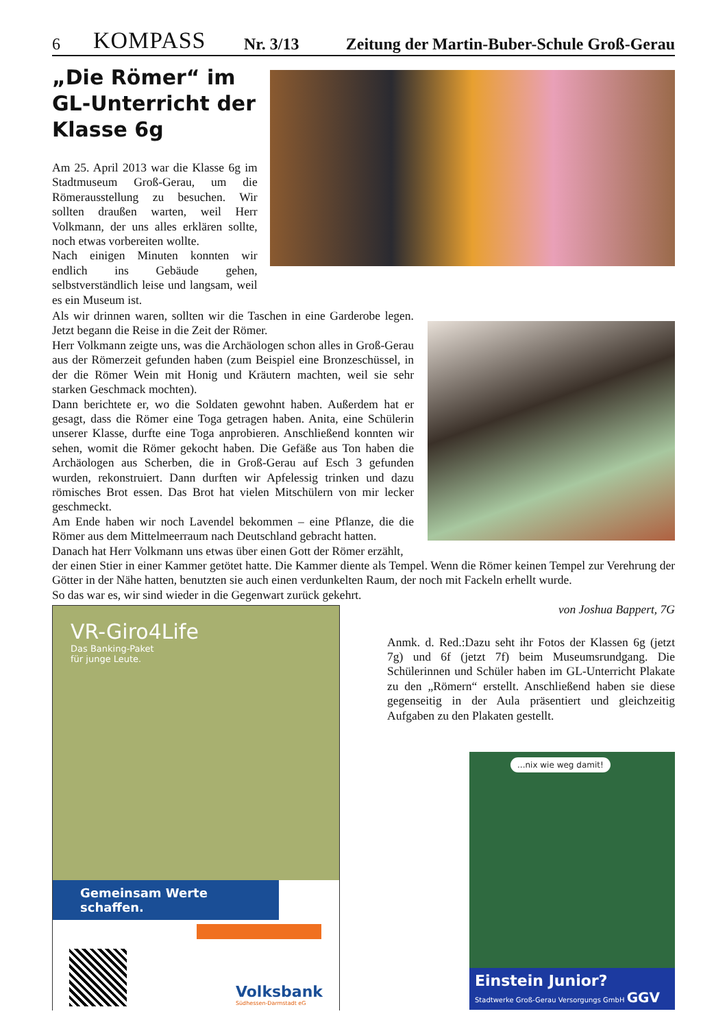6 KOMPASS Nr. 3/13 Zeitung der Martin-Buber-Schule Groß-Gerau
„Die Römer“ im GL-Unterricht der Klasse 6g
Am 25. April 2013 war die Klasse 6g im Stadtmuseum Groß-Gerau, um die Römerausstellung zu besuchen. Wir sollten draußen warten, weil Herr Volkmann, der uns alles erklären sollte, noch etwas vorbereiten wollte.
Nach einigen Minuten konnten wir endlich ins Gebäude gehen, selbstverständlich leise und langsam, weil es ein Museum ist.
Als wir drinnen waren, sollten wir die Taschen in eine Garderobe legen. Jetzt begann die Reise in die Zeit der Römer.
Herr Volkmann zeigte uns, was die Archäologen schon alles in Groß-Gerau aus der Römerzeit gefunden haben (zum Beispiel eine Bronzeschüssel, in der die Römer Wein mit Honig und Kräutern machten, weil sie sehr starken Geschmack mochten).
Dann berichtete er, wo die Soldaten gewohnt haben. Außerdem hat er gesagt, dass die Römer eine Toga getragen haben. Anita, eine Schülerin unserer Klasse, durfte eine Toga anprobieren. Anschließend konnten wir sehen, womit die Römer gekocht haben. Die Gefäße aus Ton haben die Archäologen aus Scherben, die in Groß-Gerau auf Esch 3 gefunden wurden, rekonstruiert. Dann durften wir Apfelessig trinken und dazu römisches Brot essen. Das Brot hat vielen Mitschülern von mir lecker geschmeckt.
Am Ende haben wir noch Lavendel bekommen – eine Pflanze, die die Römer aus dem Mittelmeerraum nach Deutschland gebracht hatten.
Danach hat Herr Volkmann uns etwas über einen Gott der Römer erzählt,
der einen Stier in einer Kammer getötet hatte. Die Kammer diente als Tempel. Wenn die Römer keinen Tempel zur Verehrung der Götter in der Nähe hatten, benutzten sie auch einen verdunkelten Raum, der noch mit Fackeln erhellt wurde.
So das war es, wir sind wieder in die Gegenwart zurück gekehrt.
VR-Giro4Life
Das Banking-Paket
für junge Leute.
Gemeinsam Werte schaffen.
Volksbank
Südhessen-Darmstadt eG
von Joshua Bappert, 7G
Anmk. d. Red.:Dazu seht ihr Fotos der Klassen 6g (jetzt 7g) und 6f (jetzt 7f) beim Museumsrundgang. Die Schülerinnen und Schüler haben im GL-Unterricht Plakate zu den „Römern“ erstellt. Anschließend haben sie diese gegenseitig in der Aula präsentiert und gleichzeitig Aufgaben zu den Plakaten gestellt.
...nix wie weg damit!
Einstein Junior?
Stadtwerke Groß-Gerau Versorgungs GmbH GGV